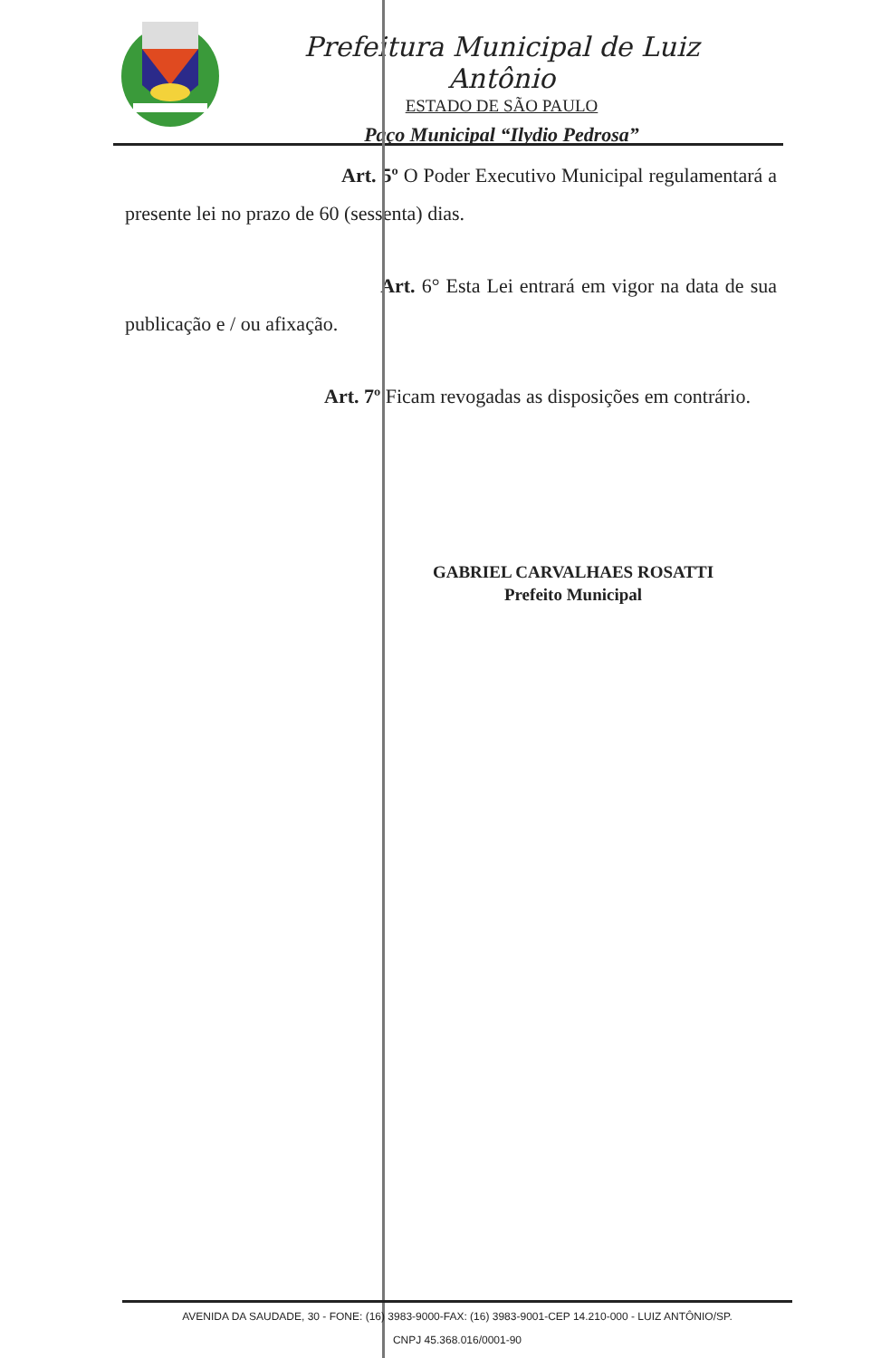Prefeitura Municipal de Luiz Antônio
ESTADO DE SÃO PAULO
Paço Municipal “Ilydio Pedrosa”
Art. 5º O Poder Executivo Municipal regulamentará a presente lei no prazo de 60 (sessenta) dias.
Art. 6° Esta Lei entrará em vigor na data de sua publicação e / ou afixação.
Art. 7º Ficam revogadas as disposições em contrário.
GABRIEL CARVALHAES ROSATTI
Prefeito Municipal
AVENIDA DA SAUDADE, 30 - FONE: (16) 3983-9000-FAX: (16) 3983-9001-CEP 14.210-000 - LUIZ ANTÔNIO/SP.
CNPJ 45.368.016/0001-90